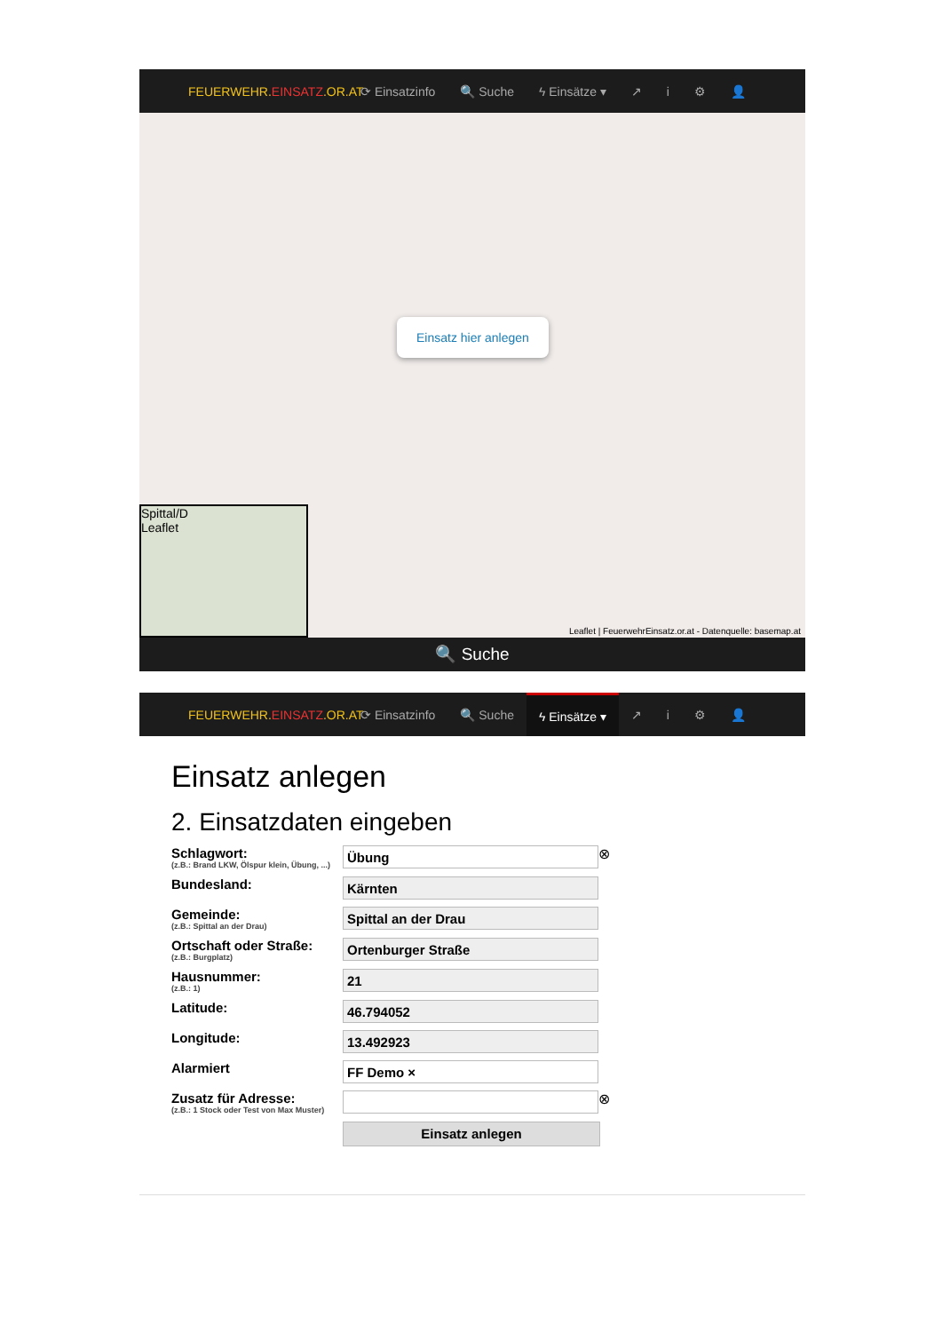FEUERWEHR.EINSATZ.OR.AT ⟳ Einsatzinfo 🔍 Suche ϟ Einsätze ▾ ↗ i ⚙ 👤
Einsatz hier anlegen
Spittal/D
Leaflet
Leaflet | FeuerwehrEinsatz.or.at - Datenquelle: basemap.at
🔍 Suche
FEUERWEHR.EINSATZ.OR.AT ⟳ Einsatzinfo 🔍 Suche
ϟ Einsätze ▾
↗ i ⚙ 👤
Einsatz anlegen
2. Einsatzdaten eingeben
Schlagwort:
(z.B.: Brand LKW, Ölspur klein, Übung, ...)
Übung
⊗
Bundesland:
Kärnten
Gemeinde:
(z.B.: Spittal an der Drau)
Spittal an der Drau
Ortschaft oder Straße:
(z.B.: Burgplatz)
Ortenburger Straße
Hausnummer:
(z.B.: 1)
21
Latitude:
46.794052
Longitude:
13.492923
Alarmiert
FF Demo ×
Zusatz für Adresse:
(z.B.: 1 Stock oder Test von Max Muster)
⊗
Einsatz anlegen